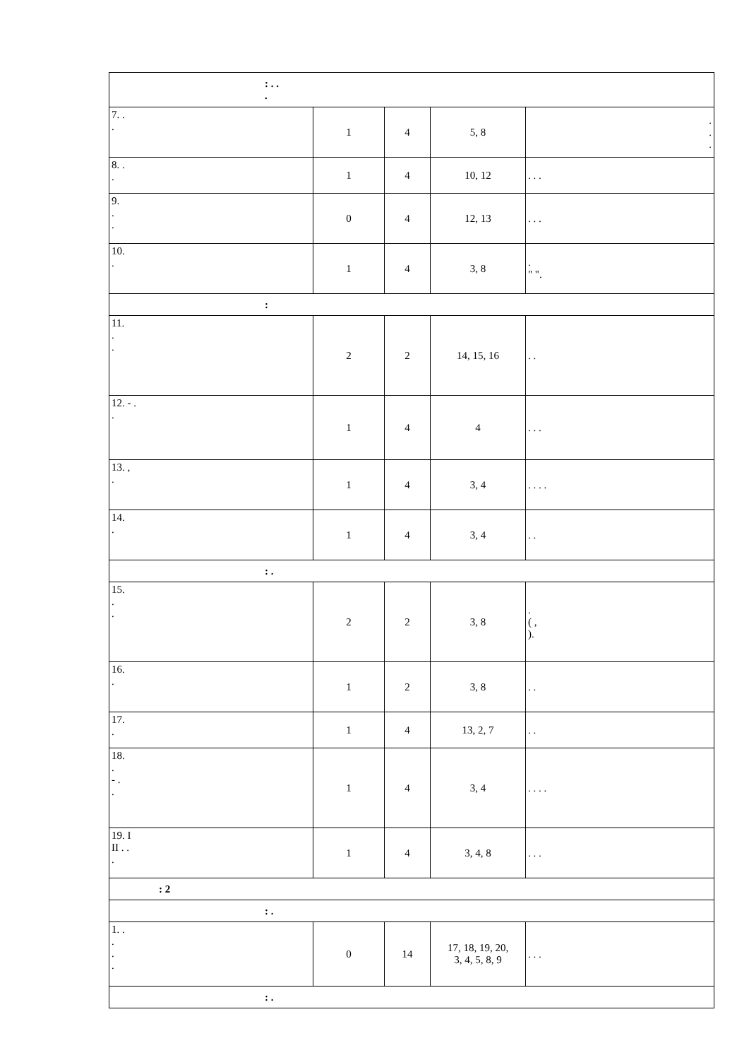| : . . . | | | | |
| 7. . . | 1 | 4 | 5, 8 | . . . |
| 8. . . | 1 | 4 | 10, 12 | . . . |
| 9. . . | 0 | 4 | 12, 13 | . . . |
| 10. . | 1 | 4 | 3, 8 | . " ". |
| : | | | | |
| 11. . . | 2 | 2 | 14, 15, 16 | . . |
| 12. - . . | 1 | 4 | 4 | . . . |
| 13. , . | 1 | 4 | 3, 4 | . . . . |
| 14. . | 1 | 4 | 3, 4 | . . |
| : . | | | | |
| 15. . . | 2 | 2 | 3, 8 | . ( , ). |
| 16. . | 1 | 2 | 3, 8 | . . |
| 17. . | 1 | 4 | 13, 2, 7 | . . |
| 18. . - . . | 1 | 4 | 3, 4 | . . . . |
| 19. I II . . . | 1 | 4 | 3, 4, 8 | . . . |
| : 2 | | | | |
| : . | | | | |
| 1. . . . . | 0 | 14 | 17, 18, 19, 20, 3, 4, 5, 8, 9 | . . . |
| : . | | | | |